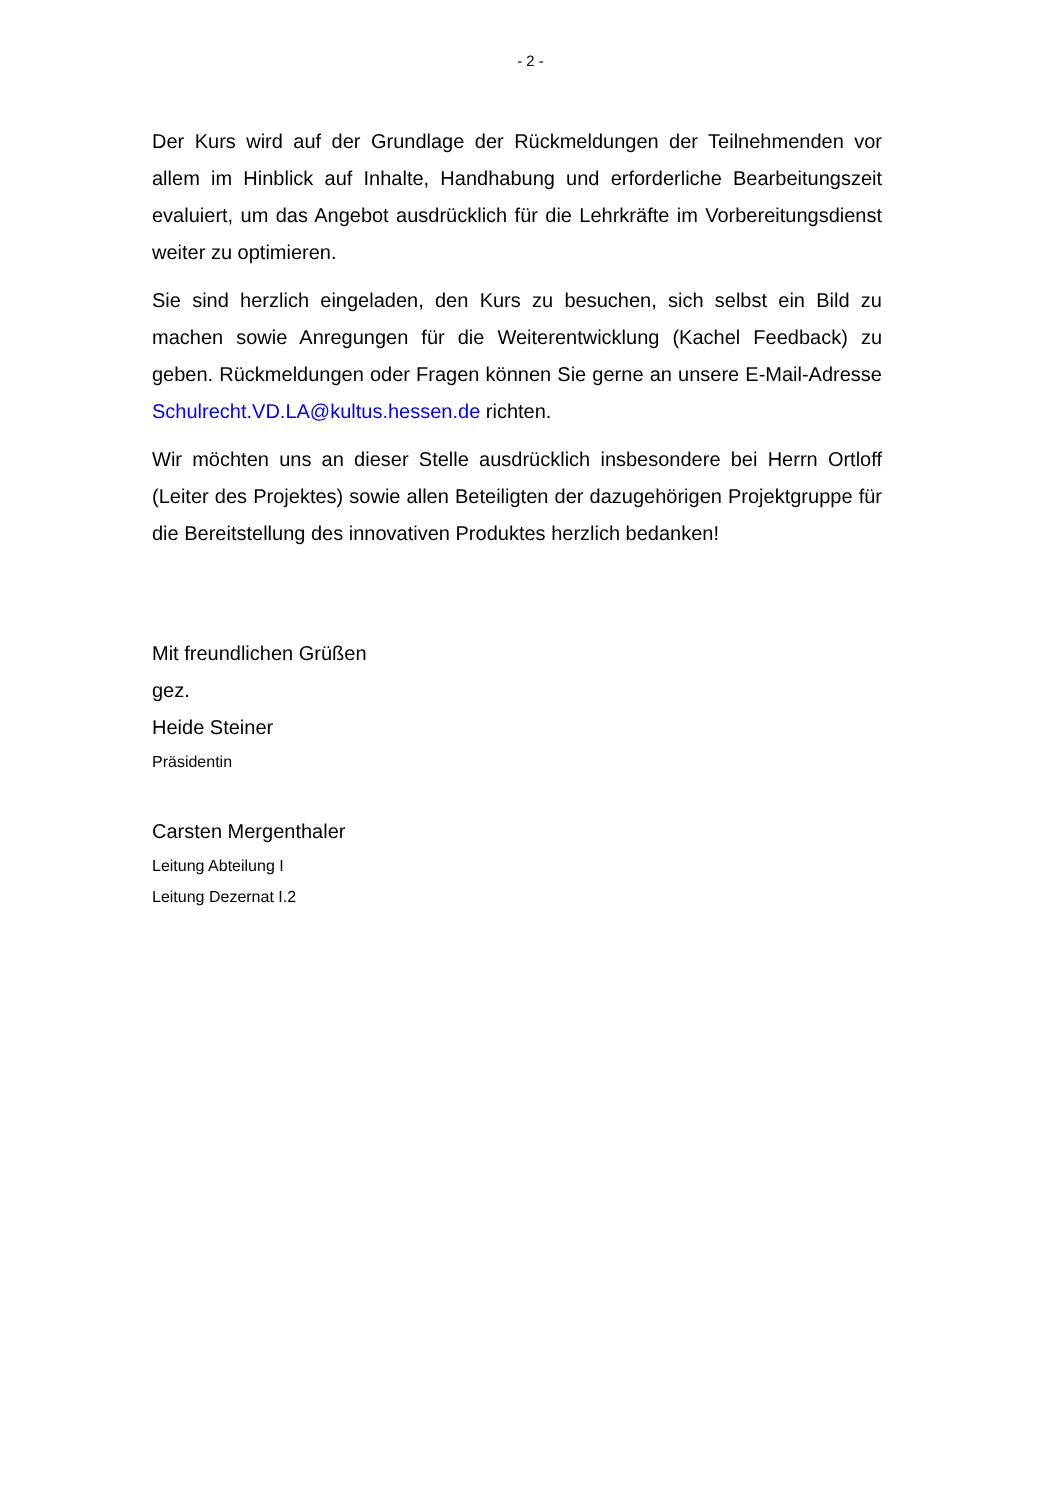- 2 -
Der Kurs wird auf der Grundlage der Rückmeldungen der Teilnehmenden vor allem im Hinblick auf Inhalte, Handhabung und erforderliche Bearbeitungszeit evaluiert, um das Angebot ausdrücklich für die Lehrkräfte im Vorbereitungs­dienst weiter zu optimieren.
Sie sind herzlich eingeladen, den Kurs zu besuchen, sich selbst ein Bild zu machen sowie Anregungen für die Weiterentwicklung (Kachel Feedback) zu geben. Rückmeldungen oder Fragen können Sie gerne an unsere E-Mail-Ad­resse Schulrecht.VD.LA@kultus.hessen.de richten.
Wir möchten uns an dieser Stelle ausdrücklich insbesondere bei Herrn Ortloff (Leiter des Projektes) sowie allen Beteiligten der dazugehörigen Projektgruppe für die Bereitstellung des innovativen Produktes herzlich bedanken!
Mit freundlichen Grüßen
gez.
Heide Steiner
Präsidentin
Carsten Mergenthaler
Leitung Abteilung I
Leitung Dezernat I.2